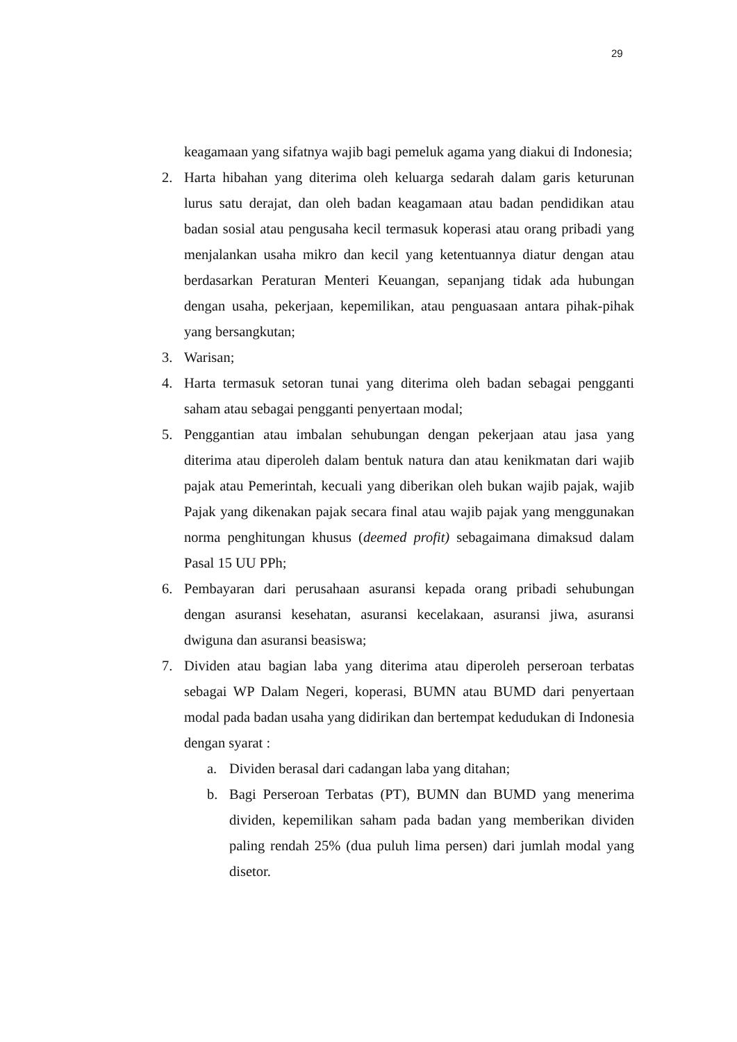29
keagamaan yang sifatnya wajib bagi pemeluk agama yang diakui di Indonesia;
2. Harta hibahan yang diterima oleh keluarga sedarah dalam garis keturunan lurus satu derajat, dan oleh badan keagamaan atau badan pendidikan atau badan sosial atau pengusaha kecil termasuk koperasi atau orang pribadi yang menjalankan usaha mikro dan kecil yang ketentuannya diatur dengan atau berdasarkan Peraturan Menteri Keuangan, sepanjang tidak ada hubungan dengan usaha, pekerjaan, kepemilikan, atau penguasaan antara pihak-pihak yang bersangkutan;
3. Warisan;
4. Harta termasuk setoran tunai yang diterima oleh badan sebagai pengganti saham atau sebagai pengganti penyertaan modal;
5. Penggantian atau imbalan sehubungan dengan pekerjaan atau jasa yang diterima atau diperoleh dalam bentuk natura dan atau kenikmatan dari wajib pajak atau Pemerintah, kecuali yang diberikan oleh bukan wajib pajak, wajib Pajak yang dikenakan pajak secara final atau wajib pajak yang menggunakan norma penghitungan khusus (deemed profit) sebagaimana dimaksud dalam Pasal 15 UU PPh;
6. Pembayaran dari perusahaan asuransi kepada orang pribadi sehubungan dengan asuransi kesehatan, asuransi kecelakaan, asuransi jiwa, asuransi dwiguna dan asuransi beasiswa;
7. Dividen atau bagian laba yang diterima atau diperoleh perseroan terbatas sebagai WP Dalam Negeri, koperasi, BUMN atau BUMD dari penyertaan modal pada badan usaha yang didirikan dan bertempat kedudukan di Indonesia dengan syarat :
a. Dividen berasal dari cadangan laba yang ditahan;
b. Bagi Perseroan Terbatas (PT), BUMN dan BUMD yang menerima dividen, kepemilikan saham pada badan yang memberikan dividen paling rendah 25% (dua puluh lima persen) dari jumlah modal yang disetor.